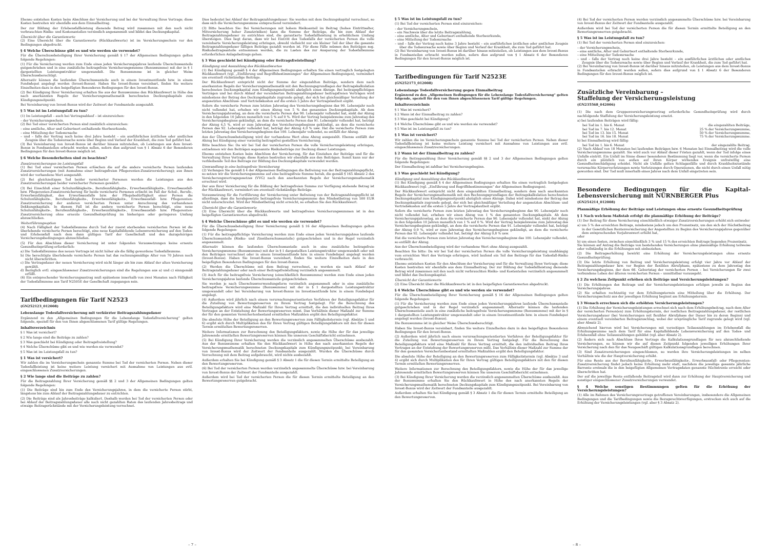Ebenso entstehen Kosten beim Abschluss der Versicherung und bei der Verwaltung Ihres Vertrags; diese Kosten bestreiten wir ebenfalls aus dem Einmalbeitrag.
Der zur Bildung der Erlebensfallleistung dienende Betrag wird zusammen mit den noch nicht verbrauchten Risiko- und Kostenanteilen verzinslich angesammelt und bildet das Deckungskapital.
Übersicht über die Garantiewerte
(2) Eine Übersicht über die Garantiewerte (Rückkaufswerte) ist im Versicherungsschein vor den Bedingungen abgedruckt.
§ 4 Welche Überschüsse gibt es und wie werden sie verwendet?
Für die Überschussbeteiligung Ihrer Versicherung gemäß § 17 der Allgemeinen Bedingungen gelten folgende Regelungen:
(1) Für die Versicherung werden zum Ende eines jeden Versicherungsjahres laufende Überschussanteile gutgeschrieben und in eine zusätzliche beitragsfreie Versicherungssumme (Bonussumme) mit der in § 1 dargestellten Leistungsstruktur umgewandelt. Die Bonussumme ist in gleicher Weise Überschussberechtigt.
Alternativ können die laufenden Überschussanteile auch in einem Investmentfonds bzw. in einem Fondsdepot angelegt werden (Invest-Bonus). Haben Sie Invest-Bonus vereinbart, finden Sie weitere Einzelheiten dazu in den beigefügten Besonderen Bedingungen für den Invest-Bonus.
(2) Bei Kündigung Ihrer Versicherung erhalten Sie aus der Bonussumme den Rückkaufswert in Höhe des nach anerkannten Regeln der Versicherungsmathematik berechneten Deckungskapitals zum Kündigungszeitpunkt.
Bei Vereinbarung von Invest-Bonus wird der Zeitwert der Fondsanteile ausgezahlt.
§ 5 Was ist im Leistungsfall zu tun?
(1) Im Leistungsfall – auch bei Vertragsablauf – ist einzureichen:
– der Versicherungsschein.
(2) Bei Tod einer versicherten Person sind zusätzlich einzureichen:
– eine amtliche, Alter und Geburtsort enthaltende Sterbeurkunde,
– eine Mitteilung der Todesursache
– und – falls der Vertrag noch keine drei Jahre besteht – ein ausführliches ärztliches oder amtliches Zeugnis über die Todesursache sowie über Beginn und Verlauf der Krankheit, die zum Tod geführt hat.
(3) Bei Vereinbarung von Invest-Bonus ist darüber hinaus mitzuteilen, ob Leistungen aus dem Invest-Bonus in Fondsanteilen erbracht werden sollen, sofern dies aufgrund von § 1 Absatz 6 der Besonderen Bedingungen für den Invest-Bonus möglich ist.
§ 6 Welche Besonderheiten sind zu beachten?
Zusatzversicherungen im Leistungsfall
(1) Bei Tod einer versicherten Person erlöschen die auf die andere versicherte Person laufenden Zusatzversicherungen (mit Ausnahme einer beitragsfreien Pflegerenten-Zusatzversicherung); aus ihnen wird der vorhandene Wert ausgezahlt.
(2) Bei gleichzeitigem Tod beider versicherter Personen werden die Leistungen aus den Zusatzversicherungen beider versicherter Personen gewährt.
(3) Bei Einschluß einer Schulunfähigkeits-, Berufsunfähigkeits-, Erwerbsunfähigkeits-, Erwerbsausfall- bzw. Pflegerenten-Zusatzversicherung für beide versicherte Personen erlischt im Fall der Schul-, Berufs-, Erwerbsunfähigkeit, des Erwerbsausfalls bzw. der Pflegebedürftigkeit einer Person die Schulunfähigkeits-, Berufsunfähigkeits-, Erwerbsunfähigkeits-, Erwerbsausfall- bzw. Pflegerenten-Zusatzversicherung der anderen versicherten Person unter Anrechnung des vorhandenen Dekkungskapitals. In diesem Fall ist die andere versicherte Person berechtigt, eine neue Schulunfähigkeits-, Berufsunfähigkeits-, Erwerbsunfähigkeits-, Erwerbsausfall- bzw. Pflegerenten-Zusatzversicherung ohne erneute Gesundheitsprüfung im bisherigen oder geringeren Umfang abzuschließen.
Weiterführungsoption
(4) Nach Fälligkeit der Todesfallsumme durch Tod der zuerst sterbenden versicherten Person ist die überlebende versicherte Person berechtigt, eine neue Kapitalbildende Lebensversicherung auf den Todes- und Erlebensfall nach dem dann gültigen Tarif der Gesellschaft und den dazugehörigen Versicherungsbedingungen abzuschließen.
(5) Für den Abschluss dieser Versicherung ist unter folgenden Voraussetzungen keine erneute Gesundheitsprüfung erforderlich:
a) Die Todesfallsumme des neuen Vertrags ist nicht höher als die fällig gewordene Todesfallsumme.
b) Die berechtigte überlebende versicherte Person hat das rechnungsmäßige Alter von 70 Jahren noch nicht überschritten.
c) Die Vertragsdauer der neuen Versicherung wird nicht länger als bis zum Ablauf der alten Versicherung gewählt.
d) Bezüglich evtl. eingeschlossener Zusatzversicherungen sind die Regelungen aus a) und c) sinngemäß erfüllt.
(6) Ein entsprechender Versicherungsantrag muß spätestens innerhalb von zwei Monaten nach Fälligkeit der Todesfallsumme aus Tarif N2505E der Gesellschaft zugegangen sein.
Tarifbedingungen für Tarif N2523
(GN252123_012008)
Lebenslange Todesfallversicherung mit verkürzter Beitragszahlungsdauer
Ergänzend zu den „Allgemeinen Bedingungen für die Lebenslange Todesfallversicherung“ gelten folgende, speziell für den von Ihnen abgeschlossenen Tarif gültige Regelungen.
Inhaltsverzeichnis
§ 1 Was ist versichert?
§ 2 Wie lange sind die Beiträge zu zahlen?
§ 3 Was geschieht bei Kündigung oder Beitragsfreistellung?
§ 4 Welche Überschüsse gibt es und wie werden sie verwendet?
§ 5 Was ist im Leistungsfall zu tun?
§ 1 Was ist versichert?
Wir zahlen die im Versicherungsschein genannte Summe bei Tod der versicherten Person. Neben dieser Todesfallleistung ist keine weitere Leistung versichert mit Ausnahme von Leistungen aus evtl. eingeschlossenen Zusatzversicherungen.
§ 2 Wie lange sind die Beiträge zu zahlen?
Für die Beitragszahlung Ihrer Versicherung gemäß §§ 2 und 3 der Allgemeinen Bedingungen gelten folgende Regelungen:
(1) Die Beiträge sind bis zum Ende des Versicherungsjahres, in dem die versicherte Person stirbt, längstens bis zum Ablauf der Beitragszahlungsdauer zu entrichten.
(2) Die Beiträge sind als Jahresbeiträge kalkuliert. Deshalb werden bei Tod der versicherten Person oder bei Ablauf der Beitragszahlungsdauer alle noch nicht gezahlten Raten des laufenden Jahresbeitrags und etwaige Beitragsrückstände mit der Versicherungsleistung verrechnet.
Dies bedeutet bei Ablauf der Beitragszahlungsdauer: Sie werden mit dem Deckungskapital verrechnet, so dass sich die Versicherungssumme entsprechend vermindert.
(3) Bitte beachten Sie: Bei Versicherungen mit hohem Risikoanteil im Beitrag (hohes Eintrittsalter, Mitversicherung hoher Zusatzrisiken) kann die Summe der Beiträge, die bis zum Ablauf der Beitragszahlungsdauer zu entrichten sind, die garantierte Todesfallleistung in erheblichem Umfang übersteigen. Dies liegt daran, dass wir bei Eintritt des Todesfalls der versicherten Person die volle vereinbarte Versicherungsleistung erbringen, obwohl vielleicht nur ein kleiner Teil der über die gesamte Beitragszahlungsdauer fälligen Beiträge gezahlt worden ist. Für diese Fälle müssen den Beiträgen sog. Risikobeitragsanteile entnommen werden, die zu Lasten des zur Ansparung der Todesfallsumme erforderlichen Anlagebeitrags gehen.
§ 3 Was geschieht bei Kündigung oder Beitragsfreistellung?
Kündigung und Auszahlung des Rückkaufswertes
(1) Bei Kündigung gemäß § 4 der Allgemeinen Bedingungen erhalten Sie einen vertraglich festgelegten Rückkaufswert (vgl. „Einführung und Begriffsbestimmungen“ der Allgemeinen Bedingungen), vermindert um eventuell rückständige Beiträge.
Der Rückkaufswert entspricht nicht der Summe der eingezahlten Beiträge, sondern dem nach anerkannten Regeln der Versicherungsmathematik mit den Rechnungsgrundlagen der Beitragskalkulation berechneten Deckungskapital zum Kündigungszeitpunkt abzüglich eines Abzugs. Bei beitragspflichtigen Verträgen und bei durch Ablauf der vereinbarten Beitragszahlungsdauer beitragsfreien Verträgen wird mindestens der Betrag des Deckungskapitals zugrunde gelegt, der sich bei gleichmäßiger Verteilung der angesetzten Abschluss- und Vertriebskosten auf die ersten 5 Jahre der Vertragslaufzeit ergibt.
Sofern die versicherte Person zum letzten Jahrestag des Versicherungsbeginns das 90. Lebensjahr noch nicht vollendet hat, erheben wir einen Abzug von 5 % des genannten Deckungskapitals. Ab dem Versicherungsjahrestag, an dem die versicherte Person das 90. Lebensjahr vollendet hat, sinkt der Abzug in den folgenden 10 Jahren monatlich von 5 % auf 0 %. Wird der Vertrag beispielsweise zum Jahrestag des Versicherungsbeginns gekündigt, an dem die versicherte Person das 91. Lebensjahr vollendet hat, beträgt der Abzug 4,5 %, wird er zum Jahrestag des Versicherungsbeginns gekündigt, an dem die versicherte Person das 92. Lebensjahr vollendet hat, beträgt der Abzug 4,0 % usw. Hat die versicherte Person zum letzten Jahrestag des Versicherungsbeginns das 100. Lebensjahr vollendet, so entfällt der Abzug.
Aus der Überschussbeteiligung wird der vorhandene Wert ohne Abzug ausgezahlt. Ebenso entfällt der Abzug bei Kündigung einer vorzeitig beitragsfrei gestellten Versicherung.
Bitte beachten Sie: Da wir bei Tod der versicherten Person die volle Versicherungsleistung erbringen, entnehmen wir den Beiträgen sogenannte Risikobeiträge zur Deckung dieser Leistungen.
Ebenso entstehen Kosten beim Abschluss der Versicherung, für das Einziehen der Beiträge und für die Verwaltung Ihres Vertrags; diese Kosten bestreiten wir ebenfalls aus den Beiträgen. Somit kann nur der verbleibende Teil des Beitrags zur Bildung des Deckungskapitals verwendet werden.
Umwandlung in eine beitragsfreie Versicherung
(2) Verlangen Sie gemäß § 4 der Allgemeinen Bedingungen die Befreiung von der Beitragszahlungspflicht, so setzen wir die Versicherungssumme auf eine beitragsfreie Summe herab, die gemäß § 165 Absatz 2 des Versicherungsvertragsgesetzes (VVG) nach den anerkannten Regeln der Versicherungsmathematik errechnet wird.
Der aus Ihrer Versicherung für die Bildung der beitragsfreien Summe zur Verfügung stehende Betrag ist der Rückkaufswert, vermindert um eventuell rückständige Beiträge.
Voraussetzung für die Fortführung der Versicherung unter Befreiung von der Beitragszahlungspflicht ist allerdings, dass die herabgesetzte beitragsfreie Versicherungssumme den Mindestbetrag von 500 EUR nicht unterschreitet. Wird der Mindestbetrag nicht erreicht, so erhalten Sie den Rückkaufswert.
Übersicht über die Garantiewerte
(3) Eine Übersicht über die Rückkaufswerte und beitragsfreien Versicherungssummen ist in den beigefügten Garantiewerten abgedruckt.
§ 4 Welche Überschüsse gibt es und wie werden sie verwendet?
Für die Überschussbeteiligung Ihrer Versicherung gemäß § 16 der Allgemeinen Bedingungen gelten folgende Regelungen:
(1) Für die beitragspflichtige Versicherung werden zum Ende eines jeden Versicherungsjahres laufende Überschussanteile (Risiko- und Zinsüberschussanteile) gutgeschrieben und in der Regel verzinslich angesammelt.
Alternativ können die laufenden Überschussanteile auch in eine zusätzliche beitragsfreie Versicherungssumme (Bonussumme) mit der in § 1 dargestellten Leistungsstruktur umgewandelt oder mit den Beiträgen verrechnet oder in einem Investmentfonds bzw. in einem Fondsdepot angelegt werden (Invest-Bonus). Haben Sie Invest-Bonus vereinbart, finden Sie weitere Einzelheiten dazu in den beigefügten Besonderen Bedingungen für den Invest-Bonus.
(2) Werden die Überschüsse mit dem Beitrag verrechnet, so werden sie nach Ablauf der Beitragszahlungsdauer oder nach einer Beitragsfreistellung verzinslich angesammelt.
(3) Auch für die beitragsfreie Versicherung (einschließlich Bonussumme) werden zum Ende eines jeden Versicherungsjahres laufende Überschussanteile gutgeschrieben.
Sie werden je nach Überschussverwendungsform verzinslich angesammelt oder in eine zusätzliche beitragsfreie Versicherungssumme (Bonussumme) mit der in § 1 dargestellten Leistungsstruktur umgewandelt oder bei Vereinbarung von Invest-Bonus im Investmentfonds bzw. in einem Fondsdepot angelegt.
(4) Außerdem wird jährlich nach einem verursachungsorientierten Verfahren der Beteiligungsfaktor für die Zuteilung von Bewertungsreserven zu Ihrem Vertrag festgelegt. Für die Berechnung des Beteiligungsfaktors wird eine Maßzahl für Ihren Vertrag ermittelt, die den individuellen Beitrag Ihres Vertrages an der Entstehung der Bewertungsreserven misst. Das Verhältnis dieser Maßzahl zur Summe der für den gesamten Versichertenbestand ermittelten Maßzahlen ergibt den Beteiligungsfaktor.
Die absolute Höhe der Beteiligung an den Bewertungsreserven zum Fälligkeitstermin (vgl. Absätze 5 und 6) ergibt sich durch Multiplikation des für Ihren Vertrag gültigen Beteiligungsfaktors mit den für diesen Termin ermittelten Bewertungsreserven.
Weitere Informationen zur Berechnung des Beteiligungsfaktors, sowie die Höhe der für das jeweilige Jahresende ermittelten Bewertungsreserven können Sie unserem Geschäftsbericht entnehmen.
(5) Bei Kündigung Ihrer Versicherung werden die verzinslich angesammelten Überschüsse ausbezahlt. Aus der Bonussumme erhalten Sie den Rückkaufswert in Höhe des nach anerkannten Regeln der Versicherungsmathematik berechneten Deckungskapitals zum Kündigungszeitpunkt; bei Vereinbarung von Invest-Bonus wird der Zeitwert der Fondsanteile ausgezahlt. Wurden die Überschüsse durch Verrechnung mit dem Beitrag aufgebraucht, wird nichts ausbezahlt.
Außerdem erhalten Sie bei Kündigung gemäß § 3 Absatz 1 die für diesen Termin ermittelte Beteiligung an den Bewertungsreserven.
(6) Bei Tod der versicherten Person werden verzinslich angesammelte Überschüsse bzw. bei Vereinbarung von Invest-Bonus der Zeitwert der Fondsanteile ausgezahlt.
Außerdem wird bei Tod der versicherten Person die für diesen Termin ermittelte Beteiligung an den Bewertungsreserven gutgebracht.
– 7 –
§ 5 Was ist im Leistungsfall zu tun?
(1) Bei Tod der versicherten Person sind einzureichen:
– der Versicherungsschein,
– ein Nachweis über die letzte Beitragszahlung,
– eine amtliche, Alter und Geburtsort enthaltende Sterbeurkunde,
– eine Mitteilung der Todesursache
– und – falls der Vertrag noch keine 3 Jahre besteht – ein ausführliches ärztliches oder amtliches Zeugnis über die Todesursache sowie über Beginn und Verlauf der Krankheit, die zum Tod geführt hat.
(2) Bei Vereinbarung von Invest-Bonus ist darüber hinaus mitzuteilen, ob Leistungen aus dem Invest-Bonus in Fondsanteilen erbracht werden sollen, sofern dies aufgrund von § 1 Absatz 6 der Besonderen Bedingungen für den Invest-Bonus möglich ist.
Tarifbedingungen für Tarif N2523E
(GN252173_012008)
Lebenslange Todesfallversicherung gegen Einmalbeitrag
Ergänzend zu den „Allgemeinen Bedingungen für die Lebenslange Todesfallversicherung“ gelten folgende, speziell für den von Ihnen abgeschlossenen Tarif gültige Regelungen.
Inhaltsverzeichnis
§ 1 Was ist versichert?
§ 2 Wann ist der Einmalbeitrag zu zahlen?
§ 3 Was geschieht bei Kündigung?
§ 4 Welche Überschüsse gibt es und wie werden sie verwendet?
§ 5 Was ist im Leistungsfall zu tun?
§ 1 Was ist versichert?
Wir zahlen die im Versicherungsschein genannte Summe bei Tod der versicherten Person. Neben dieser Todesfallleistung ist keine weitere Leistung versichert mit Ausnahme von Leistungen aus evtl. eingeschlossenen Zusatzversicherungen.
§ 2 Wann ist der Einmalbeitrag zu zahlen?
Für die Beitragszahlung Ihrer Versicherung gemäß §§ 2 und 3 der Allgemeinen Bedingungen gelten folgende Regelungen:
Der Einmalbeitrag ist zahlbar bei Versicherungsbeginn.
§ 3 Was geschieht bei Kündigung?
Kündigung und Auszahlung des Rückkaufswertes
(1) Bei Kündigung gemäß § 4 der Allgemeinen Bedingungen erhalten Sie einen vertraglich festgelegten Rückkaufswert (vgl. „Einführung und Begriffsbestimmungen“ der Allgemeinen Bedingungen).
Der Rückkaufswert entspricht nicht dem eingezahlten Einmalbeitrag, sondern dem nach anerkannten Regeln der Versicherungsmathematik mit den Rechnungsgrundlagen der Beitragskalkulation berechneten Deckungskapital zum Kündigungszeitpunkt abzüglich eines Abzugs. Dabei wird mindestens der Betrag des Deckungskapitals zugrunde gelegt, der sich bei gleichmäßiger Verteilung der angesetzten Abschluss- und Vertriebskosten auf die ersten 5 Jahre der Vertragslaufzeit ergibt.
Sofern die versicherte Person zum letzten Jahrestag des Versicherungsbeginns das 90. Lebensjahr noch nicht vollendet hat, erheben wir einen Abzug von 1 % des genannten Deckungskapitals. Ab dem Versicherungsjahrestag, an dem die versicherte Person das 90. Lebensjahr vollendet hat, sinkt der Abzug in den folgenden 10 Jahren monatlich von 1 % auf 0 %. Wird der Vertrag beispielsweise zum Jahrestag des Versicherungsbeginns gekündigt, an dem die versicherte Person das 91. Lebensjahr vollendet hat, beträgt der Abzug 0,9 %, wird er zum Jahrestag des Versicherungsbeginns gekündigt, an dem die versicherte Person das 92. Lebensjahr vollendet hat, beträgt der Abzug 0,8 % usw.
Hat die versicherte Person zum letzten Jahrestag des Versicherungsbeginns das 100. Lebensjahr vollendet, so entfällt der Abzug.
Aus der Überschussbeteiligung wird der vorhandene Wert ohne Abzug ausgezahlt.
Beachten Sie bitte: Da wir bei Tod der versicherten Person die volle Versicherungsleistung unabhängig vom erreichten Wert des Vertrags erbringen, wird laufend ein Teil des Beitrags für das Todesfall-Risiko verbraucht.
Ebenso entstehen Kosten für den Abschluss der Versicherung und für die Verwaltung Ihres Vertrags; diese Kosten bestreiten wir ebenfalls aus dem Einmalbeitrag. Der zur Bildung der Todesfallleistung dienende Betrag wird zusammen mit den noch nicht verbrauchten Risiko- und Kostenteilen verzinslich angesammelt und bildet das Deckungskapital.
Übersicht der Garantiewerte
(2) Eine Übersicht über die Rückkaufswerte ist in den beigefügten Garantiewerten abgedruckt.
§ 4 Welche Überschüsse gibt es und wie werden sie verwendet?
Für die Überschussbeteiligung Ihrer Versicherung gemäß § 16 der Allgemeinen Bedingungen gelten folgende Regelungen:
(1) Für die Versicherung werden zum Ende eines jeden Versicherungsjahres laufende Überschussanteile gutgeschrieben und in der Regel verzinslich angesammelt. Alternativ können die laufenden Überschussanteile auch in eine zusätzliche beitragsfreie Versicherungssumme (Bonussumme) mit der in § 1 dargestellten Leistungsstruktur umgewandelt oder in einem Investmentfonds bzw. in einem Fondsdepot angelegt werden (Invest-Bonus).
Die Bonussumme ist in gleicher Weise Überschussberechtigt.
Haben Sie Invest-Bonus vereinbart, finden Sie weitere Einzelheiten dazu in den beigefügten Besonderen Bedingungen für den Invest-Bonus.
(2) Außerdem wird jährlich nach einem verursachungsorientierten Verfahren der Beteiligungsfaktor für die Zuteilung von Bewertungsreserven zu Ihrem Vertrag festgelegt. Für die Berechnung des Beteiligungsfaktors wird eine Maßzahl für Ihren Vertrag ermittelt, die den individuellen Beitrag Ihres Vertrages an der Entstehung der Bewertungsreserven mißt. Das Verhältnis dieser Maßzahl zur Summe der für den gesamten Versichertenbestand ermittelten Maßzahlen ergibt den Beteiligungsfaktor.
Die absolute Höhe der Beteiligung an den Bewertungsreserven zum Fälligkeitstermin (vgl. Absätze 3 und 4) ergibt sich durch Multiplikation des für Ihren Vertrag gültigen Beteiligungsfaktors mit den für diesen Termin ermittelten Bewertungsreserven.
Weitere Informationen zur Berechnung des Beteiligungsfaktors, sowie die Höhe der für das jeweilige Jahresende ermittelten Bewertungsreserven können Sie unserem Geschäftsbericht entnehmen.
(3) Bei Kündigung Ihrer Versicherung werden die verzinslich angesammelten Überschüsse ausbezahlt. Aus der Bonussumme erhalten Sie den Rückkaufswert in Höhe des nach anerkannten Regeln der Versicherungsmathematik berechneten Deckungskapitals zum Kündigungszeitpunkt. Bei Vereinbarung von Invest-Bonus wird der Zeitwert der Fondsanteile ausgezahlt.
Außerdem erhalten Sie bei Kündigung gemäß § 3 Absatz 1 die für diesen Termin ermittelte Beteiligung an den Bewertungsreserven.
(4) Bei Tod der versicherten Person werden verzinslich angesammelte Überschüsse bzw. bei Vereinbarung von Invest-Bonus der Zeitwert der Fondsanteile ausgezahlt.
Außerdem wird bei Tod der versicherten Person die für diesen Termin ermittelte Beteiligung an den Bewertungsreserven gutgebracht.
§ 5 Was ist im Leistungsfall zu tun?
(1) Bei Tod der versicherten Person sind einzureichen:
– der Versicherungsschein,
– eine amtliche, Alter und Geburtsort enthaltende Sterbeurkunde,
– eine Mitteilung der Todesursache
– und – falls der Vertrag noch keine drei Jahre besteht – ein ausführliches ärztliches oder amtliches Zeugnis über die Todesursache sowie über Beginn und Verlauf der Krankheit, die zum Tod geführt hat.
(2) Bei Vereinbarung von Invest-Bonus ist darüber hinaus mitzuteilen, ob Leistungen aus dem Invest-Bonus in Fondsanteilen erbracht werden sollen, sofern dies aufgrund von § 1 Absatz 6 der Besonderen Bedingungen für den Invest-Bonus möglich ist.
Zusätzliche Vereinbarung –
Staffelung der Versicherungsleistung
(GN235568_042006)
(1) Die nach dem Gruppenversicherungsvertrag erforderliche Gesundheitsprüfung wird durch nachfolgende Staffelung der Versicherungsleistung ersetzt.
a) bei laufenden Beiträgen wird fällig:
bei Tod im 1. bis 6. Monat die eingezahlten Beiträge,
bei Tod im 7. bis 12. Monat 25 % der Versicherungssumme,
bei Tod im 13. bis 15. Monat 50 % der Versicherungssumme,
bei Tod im 16. bis 18. Monat 75 % der Versicherungssumme.
b) bei Einmalbeitrag wird fällig:
bei Tod im 1. bis 6. Monat der eingezahlte Beitrag.
(2) Nach Ablauf von 18 Monaten bei laufenden Beiträgen bzw. 6 Monaten bei Einmalbeitrag wird die volle Versicherungssumme gezahlt. Sie wird auch vor Ablauf dieser Fristen gezahlt, wenn der Tod infolge eines Unfalls eintritt. Ein Unfall im Sinne dieser besonderen Bestimmung liegt vor, wenn die versicherte Person durch ein plötzlich von außen auf ihren Körper wirkendes Ereignis unfreiwillig eine Gesundheitsschädigung erleidet. Nicht als Unfälle gelten Schlaganfälle und durch Krankheitszustände verursachte Körperverletzungen sowie Verletzungen durch Operationen, die nicht durch einen Unfall nötig geworden sind. Der Tod muß innerhalb eines Jahres nach dem Unfall eingetreten sein.
Besondere Bedingungen für die Kapital-Lebensversicherung mit NÜRNBERGER Plus
(GN254214_012008)
Planmäßige Erhöhung der Beiträge und Leistungen ohne erneute Gesundheitsprüfung
§ 1 Nach welchem Maßstab erfolgt die planmäßige Erhöhung der Beiträge?
(1) Der Beitrag für diese Versicherung einschließlich etwaiger Zusatzversicherungen erhöht sich entweder
a) um 5 % des erreichten Beitrags, mindestens jedoch um den Prozentsatz, um den sich der Höchstbeitrag in der Gesetzlichen Rentenversicherung der Angestellten zu Beginn des Versicherungsjahres gegenüber dem entsprechenden Vorjahreswert erhöht hat,
oder
b) um einen festen, zwischen einschließlich 3 % und 15 % des erreichten Beitrags liegenden Prozentsatz.
Sie können auf Antrag die Beiträge von bestehenden Versicherungen ohne planmäßige Erhöhung teilweise oder vollständig in die Erhöhungen mit einbeziehen.
(2) Die Beitragserhöhung bewirkt eine Erhöhung der Versicherungsleistungen ohne erneute Gesundheitsprüfung.
(3) Die letzte Erhöhung von Beitrag und Versicherungsleistung erfolgt vier Jahre vor Ablauf der Beitragszahlungsdauer bzw. vor Beginn der flexiblen Abrufphase, spätestens zu dem Jahrestag des Versicherungsbeginns, der dem 66. Geburtstag der versicherten Person – bei Versicherungen für zwei verbundene Leben der älteren versicherten Person – unmittelbar vorausgeht.
§ 2 Zu welchem Zeitpunkt erhöhen sich Beiträge und Versicherungsleistungen?
(1) Die Erhöhungen des Beitrags und der Versicherungsleistungen erfolgen jeweils zu Beginn des Versicherungsjahres.
(2) Sie erhalten rechtzeitig vor dem Erhöhungstermin eine Mitteilung über die Erhöhung. Der Versicherungsschutz aus der jeweiligen Erhöhung beginnt am Erhöhungstermin.
§ 3 Wonach errechnen sich die erhöhten Versicherungsleistungen?
(1) Die Erhöhung der Versicherungsleistungen errechnet sich nach dem Erhöhungsbeitrag, nach dem Alter der versicherten Person(en) zum Erhöhungstermin, der restlichen Beitragszahlungsdauer, der restlichen Versicherungsdauer (bei Versicherungen mit flexibler Abrufphase der Dauer bis zu deren Beginn) und einem eventuell vereinbarten Beitragszuschlag, wobei der ursprüngliche Tarif zugrunde gelegt wird (vgl. aber Absatz 2).
Abweichend hiervon wird bei Versicherungen mit vorzeitigen Teilauszahlungen im Erlebensfall die Erhöhungssumme nach dem Tarif für eine Kapitalbildende Lebensversicherung auf den Todes- und Erlebensfall ohne Teilauszahlungen gebildet (vgl. aber Absatz 2).
(2) Ändern sich nach Abschluss Ihres Vertrags die Kalkulationsgrundlagen für neu abzuschließende Versicherungen, so können wir die auf diesen Zeitpunkt folgenden jeweiligen Erhöhungen Ihrer Versicherung nach den für das Neugeschäft gültigen Kalkulationsgrundlagen berechnen.
(3) Sind Zusatzversicherungen eingeschlossen, so werden ihre Versicherungsleistungen im selben Verhältnis wie die der Hauptversicherung erhöht.
Für eine Rente aus der Berufsunfähigkeits-, Erwerbsunfähigkeits-, Erwerbsausfall- oder Pflegerenten-Zusatzversicherung findet jedoch keine Erhöhung mehr statt, nachdem die jeweilige gesamte jährliche Barrente erstmals die in den beigefügten Allgemeinen Vertragsdaten genannte Höchstrente erreicht oder überschritten hat.
Der auf die jeweilige Rente entfallende Beitragsteil wird dann zur Erhöhung der Hauptversicherung und sonstiger eingeschlossener Zusatzversicherungen verwendet.
§ 4 Welche sonstigen Bestimmungen gelten für die Erhöhung der Versicherungsleistungen?
(1) Alle im Rahmen des Versicherungsvertrags getroffenen Vereinbarungen, insbesondere die Allgemeinen Bedingungen und die Tarifbedingungen sowie die Bezugsrechtsverfügungen, erstrecken sich auch auf die Erhöhung der Versicherungsleistungen (vgl. aber § 3 Absatz 2).
– 8 –